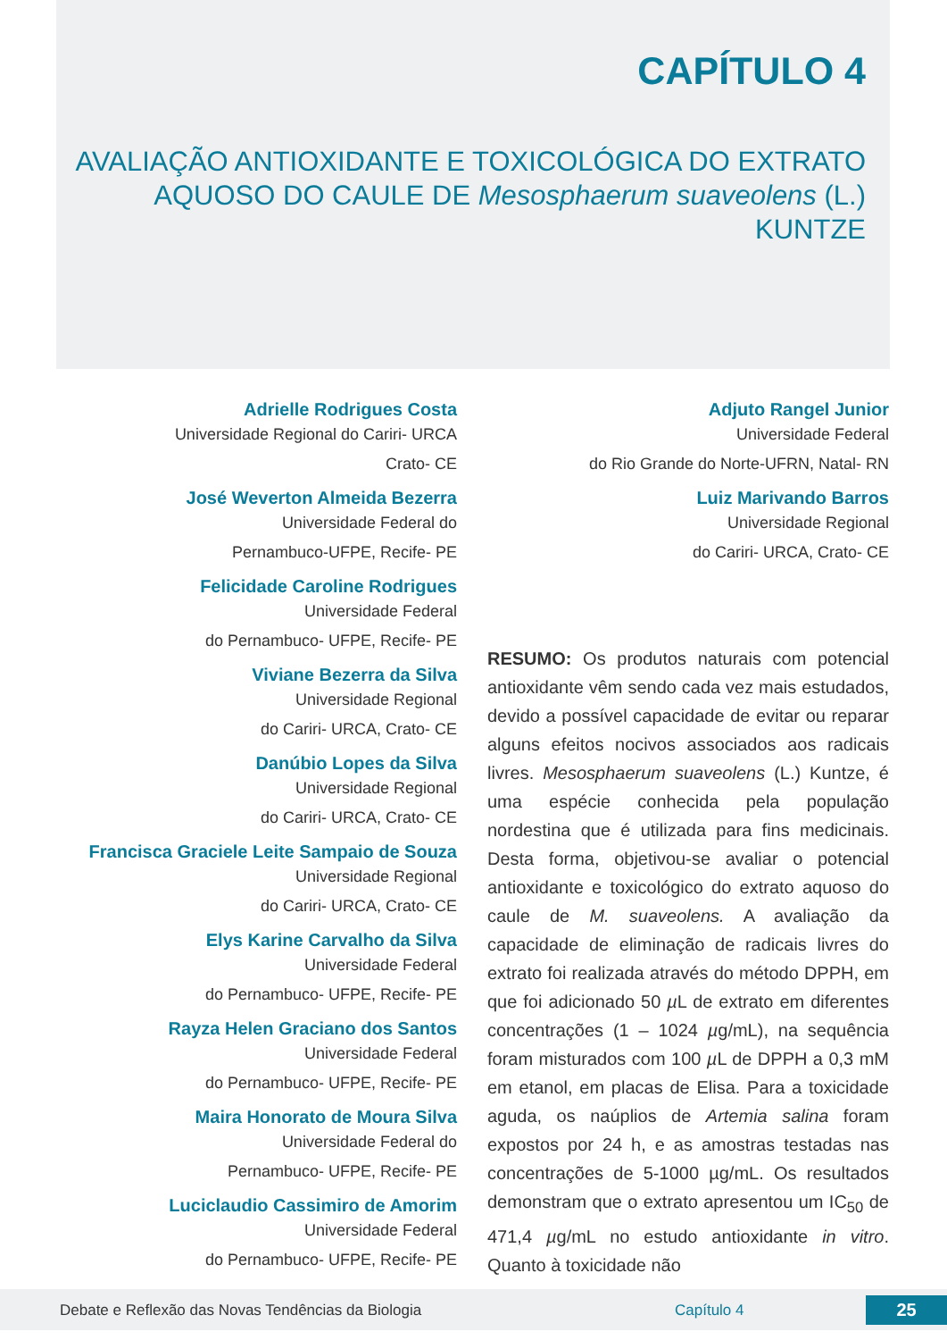CAPÍTULO 4
AVALIAÇÃO ANTIOXIDANTE E TOXICOLÓGICA DO EXTRATO AQUOSO DO CAULE DE Mesosphaerum suaveolens (L.) KUNTZE
Adrielle Rodrigues Costa
Universidade Regional do Cariri- URCA
Crato- CE
José Weverton Almeida Bezerra
Universidade Federal do
Pernambuco-UFPE, Recife- PE
Felicidade Caroline Rodrigues
Universidade Federal
do Pernambuco- UFPE, Recife- PE
Viviane Bezerra da Silva
Universidade Regional
do Cariri- URCA, Crato- CE
Danúbio Lopes da Silva
Universidade Regional
do Cariri- URCA, Crato- CE
Francisca Graciele Leite Sampaio de Souza
Universidade Regional
do Cariri- URCA, Crato- CE
Elys Karine Carvalho da Silva
Universidade Federal
do Pernambuco- UFPE, Recife- PE
Rayza Helen Graciano dos Santos
Universidade Federal
do Pernambuco- UFPE, Recife- PE
Maira Honorato de Moura Silva
Universidade Federal do
Pernambuco- UFPE, Recife- PE
Luciclaudio Cassimiro de Amorim
Universidade Federal
do Pernambuco- UFPE, Recife- PE
Adjuto Rangel Junior
Universidade Federal
do Rio Grande do Norte-UFRN, Natal- RN
Luiz Marivando Barros
Universidade Regional
do Cariri- URCA, Crato- CE
RESUMO: Os produtos naturais com potencial antioxidante vêm sendo cada vez mais estudados, devido a possível capacidade de evitar ou reparar alguns efeitos nocivos associados aos radicais livres. Mesosphaerum suaveolens (L.) Kuntze, é uma espécie conhecida pela população nordestina que é utilizada para fins medicinais. Desta forma, objetivou-se avaliar o potencial antioxidante e toxicológico do extrato aquoso do caule de M. suaveolens. A avaliação da capacidade de eliminação de radicais livres do extrato foi realizada através do método DPPH, em que foi adicionado 50 µ L de extrato em diferentes concentrações (1 – 1024 µg/mL), na sequência foram misturados com 100 µ L de DPPH a 0,3 mM em etanol, em placas de Elisa. Para a toxicidade aguda, os naúplios de Artemia salina foram expostos por 24 h, e as amostras testadas nas concentrações de 5-1000 µg/mL. Os resultados demonstram que o extrato apresentou um IC<sub>50</sub> de 471,4 µg/mL no estudo antioxidante in vitro. Quanto à toxicidade não
Debate e Reflexão das Novas Tendências da Biologia Capítulo 4 25